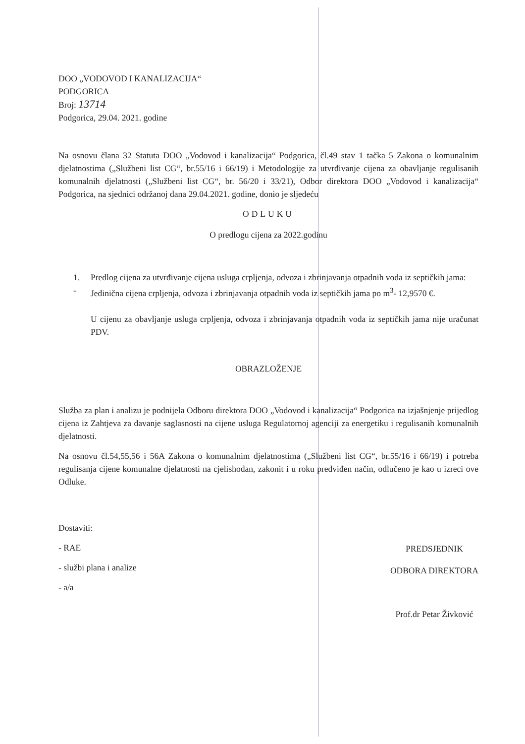DOO „VODOVOD I KANALIZACIJA“
PODGORICA
Broj: 13714
Podgorica, 29.04. 2021. godine
Na osnovu člana 32 Statuta DOO „Vodovod i kanalizacija“ Podgorica, čl.49 stav 1 tačka 5 Zakona o komunalnim djelatnostima („Službeni list CG“, br.55/16 i 66/19) i Metodologije za utvrđivanje cijena za obavljanje regulisanih komunalnih djelatnosti („Službeni list CG“, br. 56/20 i 33/21), Odbor direktora DOO „Vodovod i kanalizacija“ Podgorica, na sjednici održanoj dana 29.04.2021. godine, donio je sljedeću
ODLUKU
O predlogu cijena za 2022.godinu
1. Predlog cijena za utvrđivanje cijena usluga crpljenja, odvoza i zbrinjavanja otpadnih voda iz septičkih jama:
- Jedinična cijena crpljenja, odvoza i zbrinjavanja otpadnih voda iz septičkih jama po m<sup>3</sup>- 12,9570 €.
U cijenu za obavljanje usluga crpljenja, odvoza i zbrinjavanja otpadnih voda iz septičkih jama nije uračunat PDV.
OBRAZLOŽENJE
Služba za plan i analizu je podnijela Odboru direktora DOO „Vodovod i kanalizacija“ Podgorica na izjašnjenje prijedlog cijena iz Zahtjeva za davanje saglasnosti na cijene usluga Regulatornoj agenciji za energetiku i regulisanih komunalnih djelatnosti.
Na osnovu čl.54,55,56 i 56A Zakona o komunalnim djelatnostima („Službeni list CG“, br.55/16 i 66/19) i potreba regulisanja cijene komunalne djelatnosti na cjelishodan, zakonit i u roku predviđen način, odlučeno je kao u izreci ove Odluke.
Dostaviti:
- RAE
- službi plana i analize
- a/a
PREDSJEDNIK
ODBORA DIREKTORA
Prof.dr Petar Živković